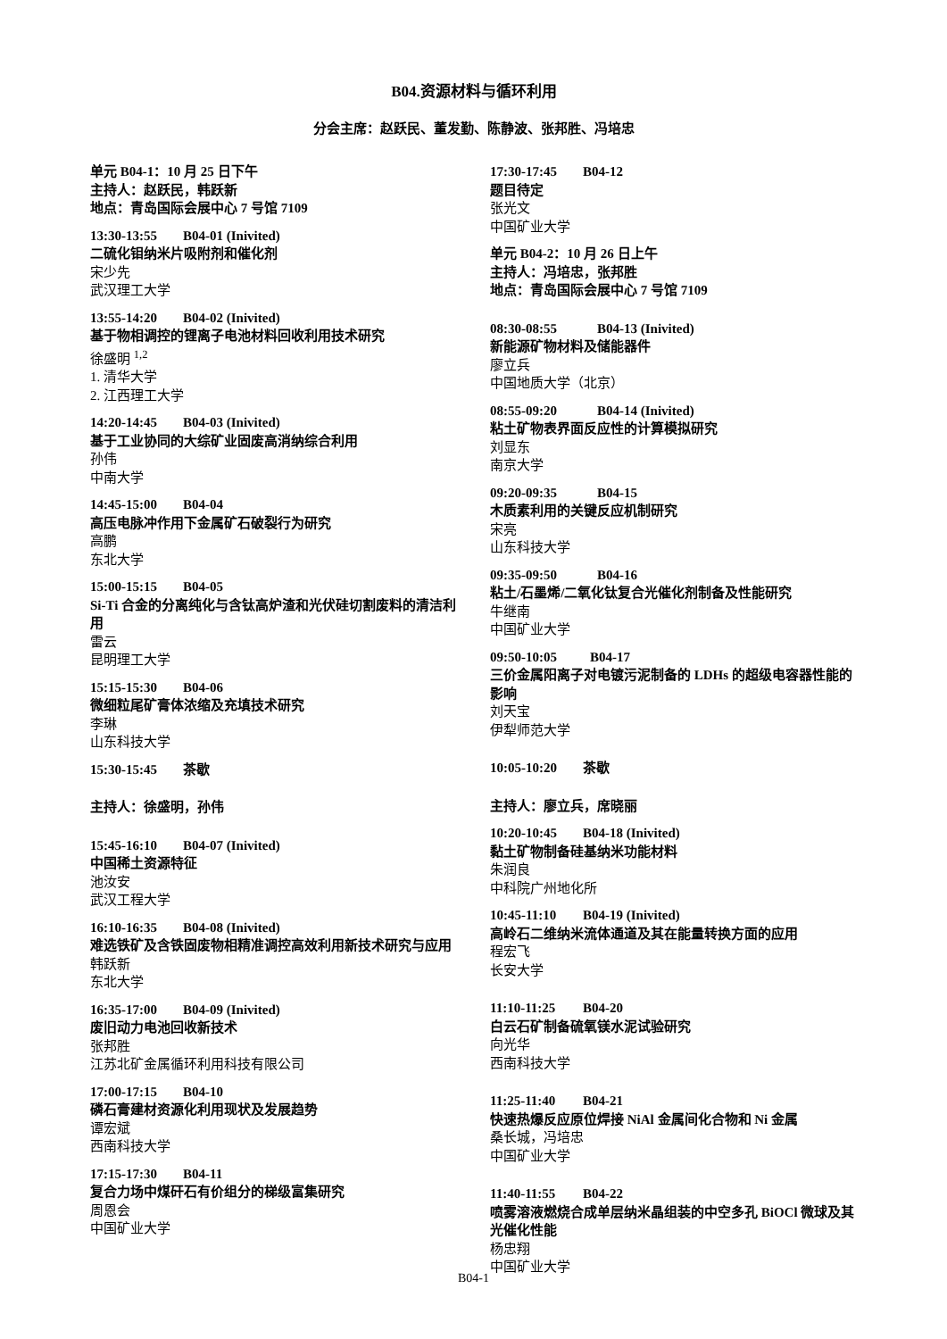B04.资源材料与循环利用
分会主席：赵跃民、董发勤、陈静波、张邦胜、冯培忠
单元 B04-1：10 月 25 日下午
主持人：赵跃民，韩跃新
地点：青岛国际会展中心 7 号馆 7109
13:30-13:55 B04-01 (Inivited)
二硫化钼纳米片吸附剂和催化剂
宋少先
武汉理工大学
13:55-14:20 B04-02 (Inivited)
基于物相调控的锂离子电池材料回收利用技术研究
徐盛明 <sup>1,2</sup>
1. 清华大学
2. 江西理工大学
14:20-14:45 B04-03 (Inivited)
基于工业协同的大综矿业固废高消纳综合利用
孙伟
中南大学
14:45-15:00 B04-04
高压电脉冲作用下金属矿石破裂行为研究
高鹏
东北大学
15:00-15:15 B04-05
Si-Ti 合金的分离纯化与含钛高炉渣和光伏硅切割废料的清洁利用
雷云
昆明理工大学
15:15-15:30 B04-06
微细粒尾矿膏体浓缩及充填技术研究
李琳
山东科技大学
15:30-15:45 茶歇
主持人：徐盛明，孙伟
15:45-16:10 B04-07 (Inivited)
中国稀土资源特征
池汝安
武汉工程大学
16:10-16:35 B04-08 (Inivited)
难选铁矿及含铁固废物相精准调控高效利用新技术研究与应用
韩跃新
东北大学
16:35-17:00 B04-09 (Inivited)
废旧动力电池回收新技术
张邦胜
江苏北矿金属循环利用科技有限公司
17:00-17:15 B04-10
磷石膏建材资源化利用现状及发展趋势
谭宏斌
西南科技大学
17:15-17:30 B04-11
复合力场中煤矸石有价组分的梯级富集研究
周恩会
中国矿业大学
17:30-17:45 B04-12
题目待定
张光文
中国矿业大学
单元 B04-2：10 月 26 日上午
主持人：冯培忠，张邦胜
地点：青岛国际会展中心 7 号馆 7109
08:30-08:55 B04-13 (Inivited)
新能源矿物材料及储能器件
廖立兵
中国地质大学（北京）
08:55-09:20 B04-14 (Inivited)
粘土矿物表界面反应性的计算模拟研究
刘显东
南京大学
09:20-09:35 B04-15
木质素利用的关键反应机制研究
宋亮
山东科技大学
09:35-09:50 B04-16
粘土/石墨烯/二氧化钛复合光催化剂制备及性能研究
牛继南
中国矿业大学
09:50-10:05 B04-17
三价金属阳离子对电镀污泥制备的 LDHs 的超级电容器性能的影响
刘天宝
伊犁师范大学
10:05-10:20 茶歇
主持人：廖立兵，席晓丽
10:20-10:45 B04-18 (Inivited)
黏土矿物制备硅基纳米功能材料
朱润良
中科院广州地化所
10:45-11:10 B04-19 (Inivited)
高岭石二维纳米流体通道及其在能量转换方面的应用
程宏飞
长安大学
11:10-11:25 B04-20
白云石矿制备硫氧镁水泥试验研究
向光华
西南科技大学
11:25-11:40 B04-21
快速热爆反应原位焊接 NiAl 金属间化合物和 Ni 金属
桑长城，冯培忠
中国矿业大学
11:40-11:55 B04-22
喷雾溶液燃烧合成单层纳米晶组装的中空多孔 BiOCl 微球及其光催化性能
杨忠翔
中国矿业大学
B04-1